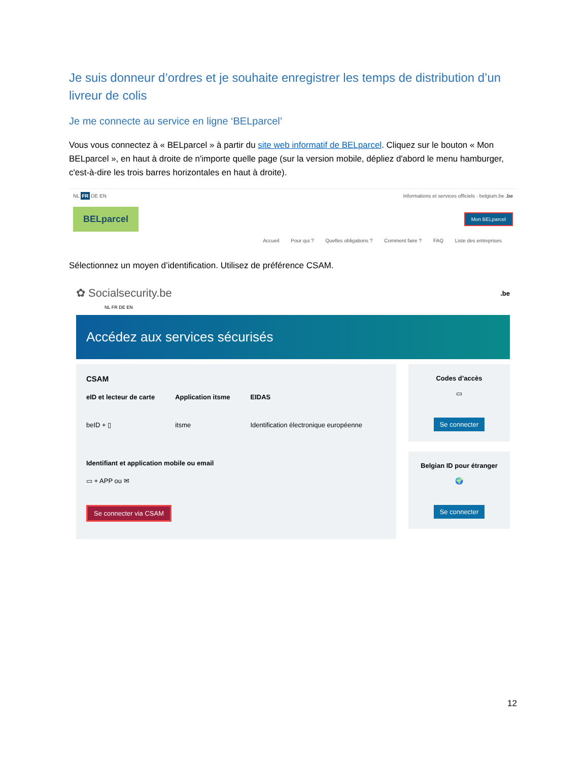Je suis donneur d’ordres et je souhaite enregistrer les temps de distribution d’un livreur de colis
Je me connecte au service en ligne ‘BELparcel’
Vous vous connectez à « BELparcel » à partir du site web informatif de BELparcel. Cliquez sur le bouton « Mon BELparcel », en haut à droite de n'importe quelle page (sur la version mobile, dépliez d'abord le menu hamburger, c'est-à-dire les trois barres horizontales en haut à droite).
NL FR DE EN Informations et services officiels · belgium.be .be
BELparcel Mon BELparcel
Accueil Pour qui ? Quelles obligations ? Comment faire ? FAQ Liste des entreprises
Sélectionnez un moyen d’identification. Utilisez de préférence CSAM.
✿ Socialsecurity.be.be
NL FR DE EN
Accédez aux services sécurisés
CSAM
eID et lecteur de carte
beID + ▯
Application itsme
itsme
EIDAS
Identification électronique européenne
Identifiant et application mobile ou email
▭ + APP ou ✉
Se connecter via CSAM
Codes d’accès
▭
Se connecter
Belgian ID pour étranger
🌍
Se connecter
12